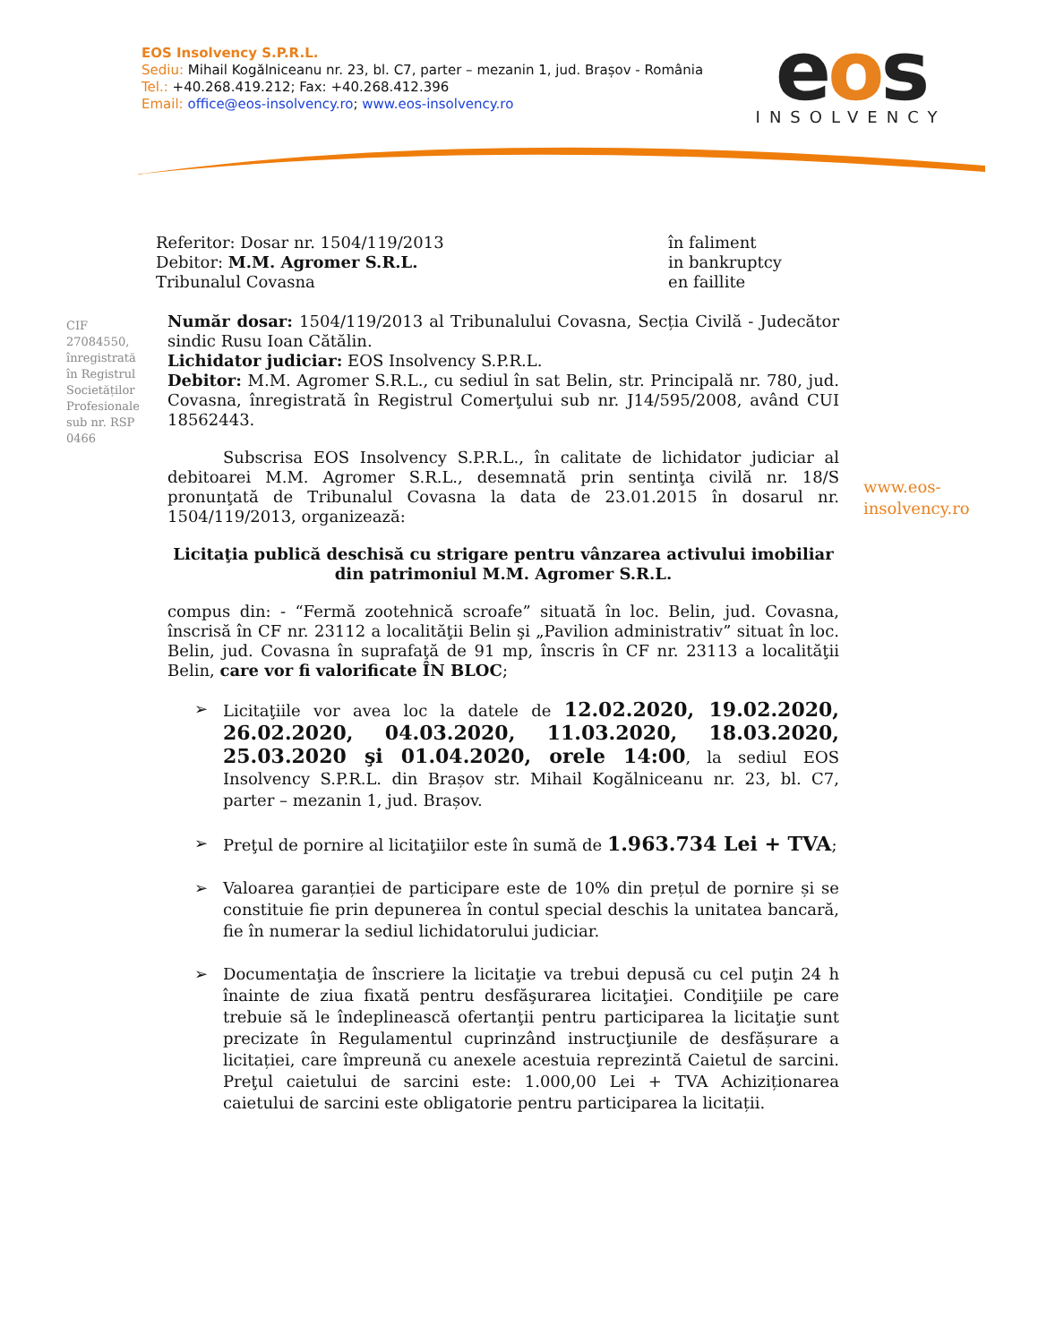EOS Insolvency S.P.R.L.
Sediu: Mihail Kogălniceanu nr. 23, bl. C7, parter – mezanin 1, jud. Brașov - România
Tel.: +40.268.419.212; Fax: +40.268.412.396
Email: office@eos-insolvency.ro; www.eos-insolvency.ro
eos
INSOLVENCY
Referitor: Dosar nr. 1504/119/2013
Debitor: M.M. Agromer S.R.L.
Tribunalul Covasna
în faliment
in bankruptcy
en faillite
CIF 27084550, înregistrată în Registrul Societăților Profesionale sub nr. RSP 0466
www.eos-
insolvency.ro
Număr dosar: 1504/119/2013 al Tribunalului Covasna, Secția Civilă - Judecător sindic Rusu Ioan Cătălin.
Lichidator judiciar: EOS Insolvency S.P.R.L.
Debitor: M.M. Agromer S.R.L., cu sediul în sat Belin, str. Principală nr. 780, jud. Covasna, înregistrată în Registrul Comerţului sub nr. J14/595/2008, având CUI 18562443.
Subscrisa EOS Insolvency S.P.R.L., în calitate de lichidator judiciar al debitoarei M.M. Agromer S.R.L., desemnată prin sentinţa civilă nr. 18/S pronunţată de Tribunalul Covasna la data de 23.01.2015 în dosarul nr. 1504/119/2013, organizează:
Licitaţia publică deschisă cu strigare pentru vânzarea activului imobiliar din patrimoniul M.M. Agromer S.R.L.
compus din: - “Fermă zootehnică scroafe” situată în loc. Belin, jud. Covasna, înscrisă în CF nr. 23112 a localităţii Belin şi „Pavilion administrativ” situat în loc. Belin, jud. Covasna în suprafaţă de 91 mp, înscris în CF nr. 23113 a localităţii Belin, care vor fi valorificate ÎN BLOC;
➢ Licitaţiile vor avea loc la datele de 12.02.2020, 19.02.2020, 26.02.2020, 04.03.2020, 11.03.2020, 18.03.2020, 25.03.2020 şi 01.04.2020, orele 14:00, la sediul EOS Insolvency S.P.R.L. din Brașov str. Mihail Kogălniceanu nr. 23, bl. C7, parter – mezanin 1, jud. Brașov.
➢ Preţul de pornire al licitaţiilor este în sumă de 1.963.734 Lei + TVA;
➢ Valoarea garanției de participare este de 10% din prețul de pornire și se constituie fie prin depunerea în contul special deschis la unitatea bancară, fie în numerar la sediul lichidatorului judiciar.
➢ Documentaţia de înscriere la licitaţie va trebui depusă cu cel puţin 24 h înainte de ziua fixată pentru desfăşurarea licitaţiei. Condiţiile pe care trebuie să le îndeplinească ofertanţii pentru participarea la licitaţie sunt precizate în Regulamentul cuprinzând instrucţiunile de desfășurare a licitației, care împreună cu anexele acestuia reprezintă Caietul de sarcini. Preţul caietului de sarcini este: 1.000,00 Lei + TVA Achiziționarea caietului de sarcini este obligatorie pentru participarea la licitații.